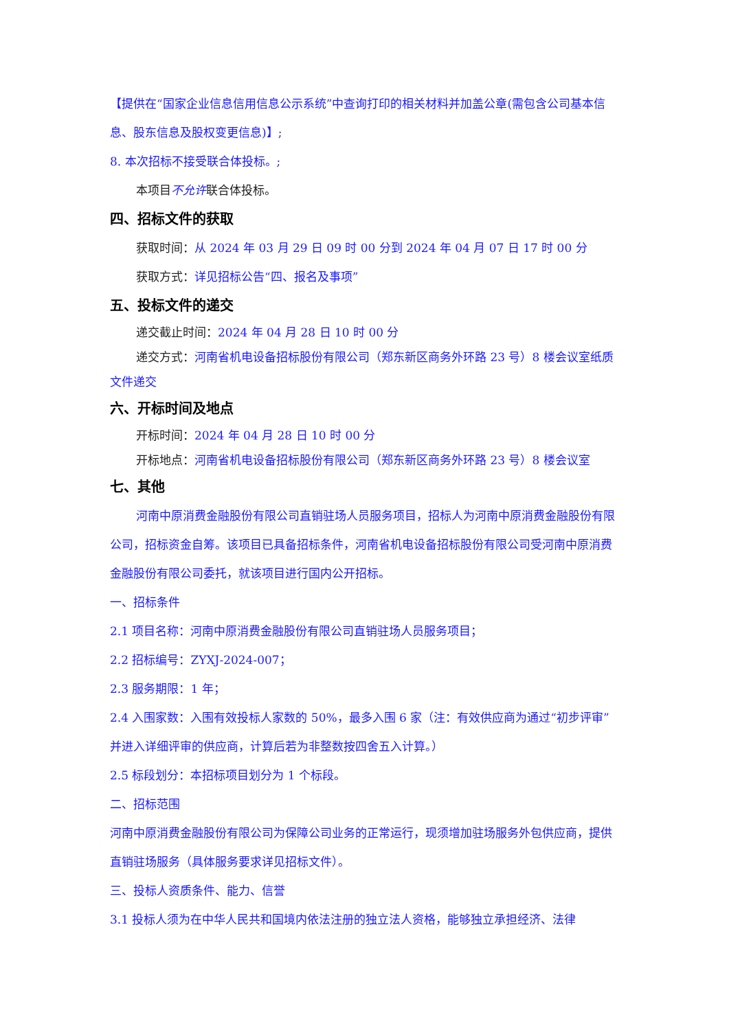【提供在“国家企业信息信用信息公示系统”中查询打印的相关材料并加盖公章(需包含公司基本信息、股东信息及股权变更信息)】;
8. 本次招标不接受联合体投标。;
本项目不允许联合体投标。
四、招标文件的获取
获取时间：从 2024 年 03 月 29 日 09 时 00 分到 2024 年 04 月 07 日 17 时 00 分
获取方式：详见招标公告“四、报名及事项”
五、投标文件的递交
递交截止时间：2024 年 04 月 28 日 10 时 00 分
递交方式：河南省机电设备招标股份有限公司（郑东新区商务外环路 23 号）8 楼会议室纸质文件递交
六、开标时间及地点
开标时间：2024 年 04 月 28 日 10 时 00 分
开标地点：河南省机电设备招标股份有限公司（郑东新区商务外环路 23 号）8 楼会议室
七、其他
河南中原消费金融股份有限公司直销驻场人员服务项目，招标人为河南中原消费金融股份有限公司，招标资金自筹。该项目已具备招标条件，河南省机电设备招标股份有限公司受河南中原消费金融股份有限公司委托，就该项目进行国内公开招标。
一、招标条件
2.1 项目名称：河南中原消费金融股份有限公司直销驻场人员服务项目；
2.2 招标编号：ZYXJ-2024-007；
2.3 服务期限：1 年；
2.4 入围家数：入围有效投标人家数的 50%，最多入围 6 家（注：有效供应商为通过“初步评审”并进入详细评审的供应商，计算后若为非整数按四舍五入计算。）
2.5 标段划分：本招标项目划分为 1 个标段。
二、招标范围
河南中原消费金融股份有限公司为保障公司业务的正常运行，现须增加驻场服务外包供应商，提供直销驻场服务（具体服务要求详见招标文件）。
三、投标人资质条件、能力、信誉
3.1 投标人须为在中华人民共和国境内依法注册的独立法人资格，能够独立承担经济、法律